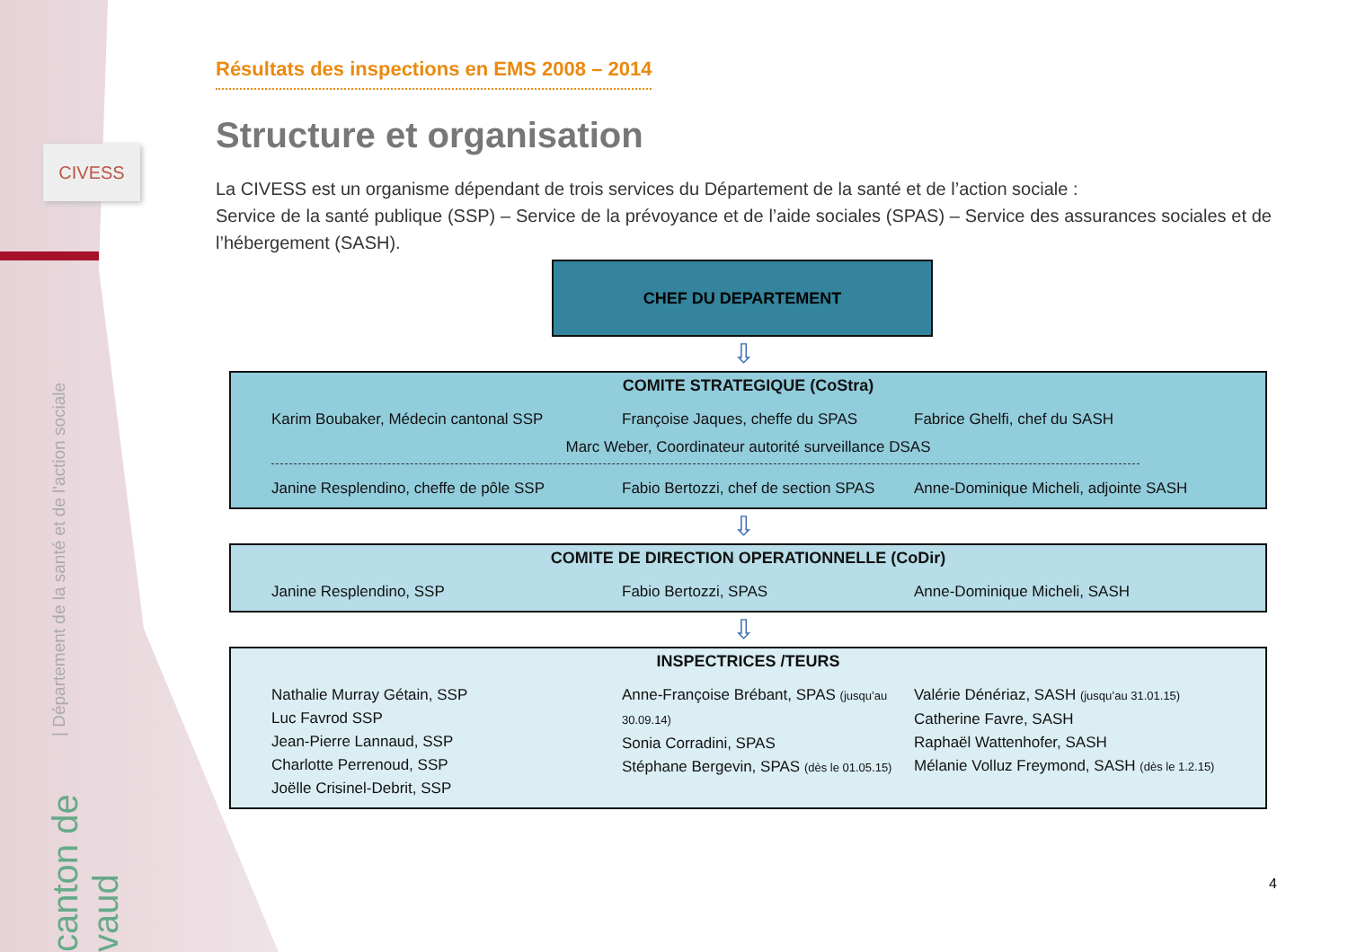CIVESS
| Département de la santé et de l'action sociale
canton de vaud
Résultats des inspections en EMS 2008 – 2014
Structure et organisation
La CIVESS est un organisme dépendant de trois services du Département de la santé et de l’action sociale :
Service de la santé publique (SSP) – Service de la prévoyance et de l’aide sociales (SPAS) – Service des assurances sociales et de l’hébergement (SASH).
CHEF DU DEPARTEMENT
⇩
COMITE STRATEGIQUE (CoStra)
Karim Boubaker, Médecin cantonal SSP Françoise Jaques, cheffe du SPAS Fabrice Ghelfi, chef du SASH
Marc Weber, Coordinateur autorité surveillance DSAS
Janine Resplendino, cheffe de pôle SSP Fabio Bertozzi, chef de section SPAS Anne-Dominique Micheli, adjointe SASH
⇩
COMITE DE DIRECTION OPERATIONNELLE (CoDir)
Janine Resplendino, SSP Fabio Bertozzi, SPAS Anne-Dominique Micheli, SASH
⇩
INSPECTRICES /TEURS
Nathalie Murray Gétain, SSP
Luc Favrod SSP
Jean-Pierre Lannaud, SSP
Charlotte Perrenoud, SSP
Joëlle Crisinel-Debrit, SSP Anne-Françoise Brébant, SPAS (jusqu’au 30.09.14)
Sonia Corradini, SPAS
Stéphane Bergevin, SPAS (dès le 01.05.15) Valérie Dénériaz, SASH (jusqu’au 31.01.15)
Catherine Favre, SASH
Raphaël Wattenhofer, SASH
Mélanie Volluz Freymond, SASH (dès le 1.2.15)
4